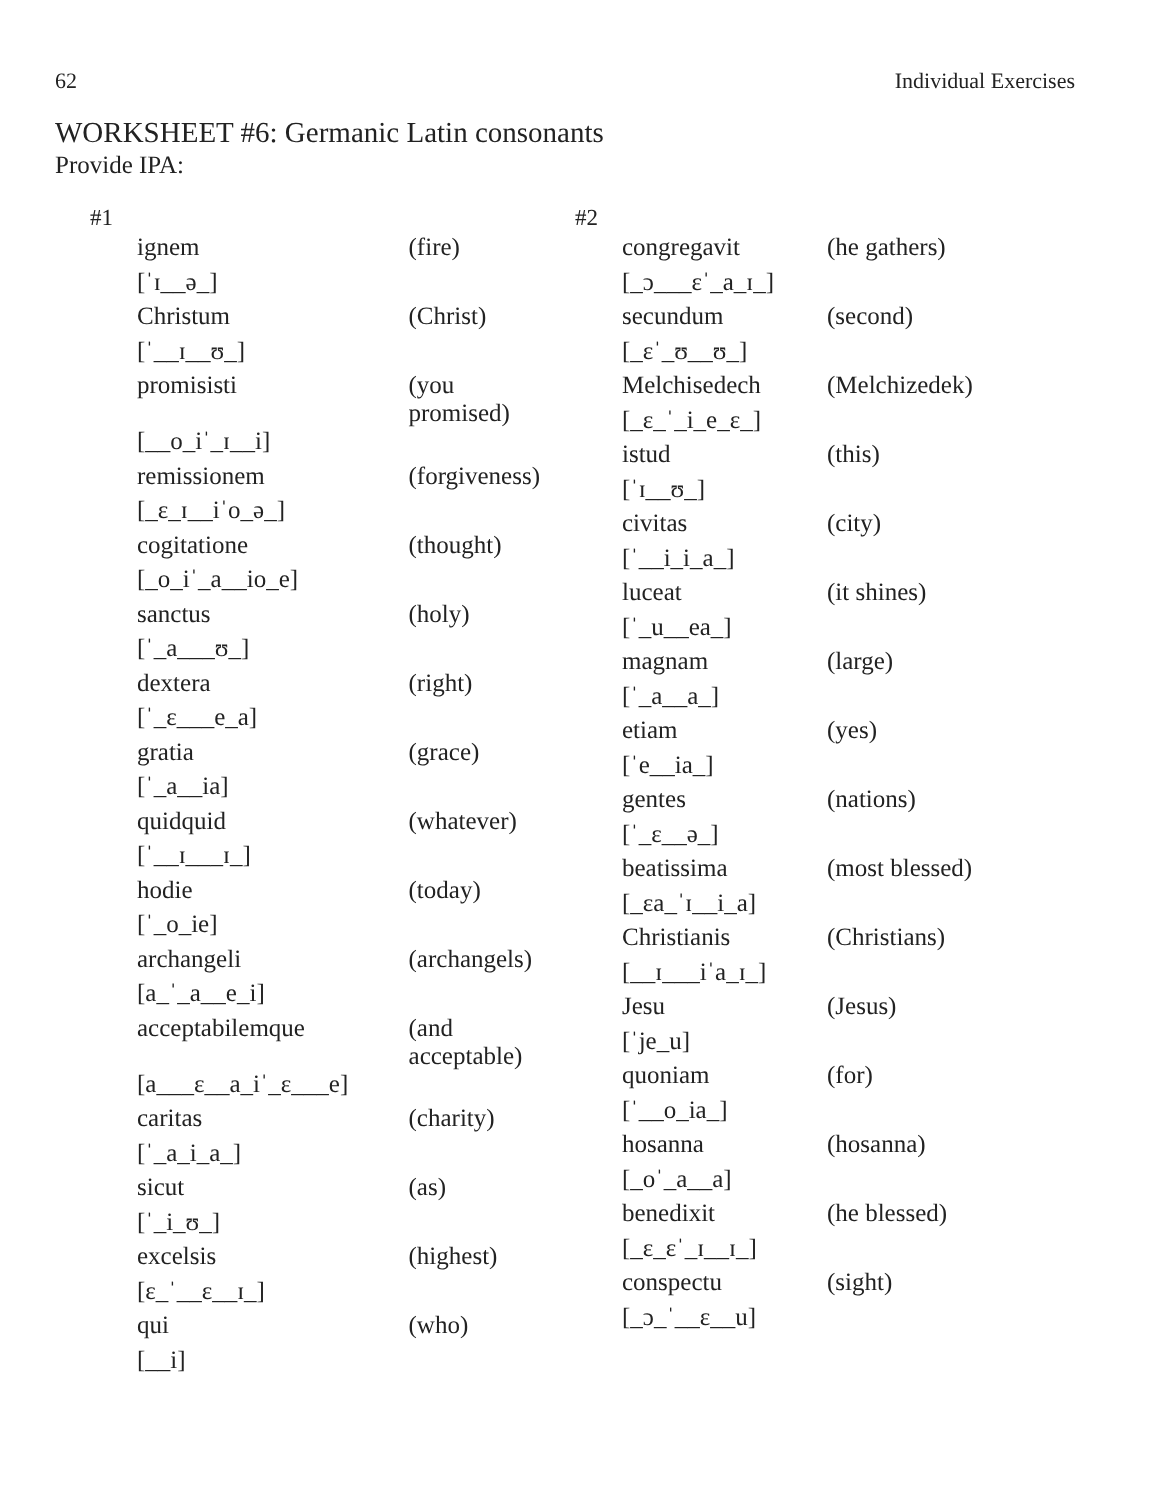62 Individual Exercises
WORKSHEET #6: Germanic Latin consonants
Provide IPA:
#1
| ignem | (fire) |
| [ˈɪ__ə_] | |
| Christum | (Christ) |
| [ˈ__ɪ__ʊ_] | |
| promisisti | (you promised) |
| [__o_iˈ_ɪ__i] | |
| remissionem | (forgiveness) |
| [_ɛ_ɪ__iˈo_ə_] | |
| cogitatione | (thought) |
| [_o_iˈ_a__io_e] | |
| sanctus | (holy) |
| [ˈ_a___ʊ_] | |
| dextera | (right) |
| [ˈ_ɛ___e_a] | |
| gratia | (grace) |
| [ˈ_a__ia] | |
| quidquid | (whatever) |
| [ˈ__ɪ___ɪ_] | |
| hodie | (today) |
| [ˈ_o_ie] | |
| archangeli | (archangels) |
| [a_ˈ_a__e_i] | |
| acceptabilemque | (and acceptable) |
| [a___ɛ__a_iˈ_ɛ___e] | |
| caritas | (charity) |
| [ˈ_a_i_a_] | |
| sicut | (as) |
| [ˈ_i_ʊ_] | |
| excelsis | (highest) |
| [ɛ_ˈ__ɛ__ɪ_] | |
| qui | (who) |
| [__i] | |
#2
| congregavit | (he gathers) |
| [_ɔ___ɛˈ_a_ɪ_] | |
| secundum | (second) |
| [_ɛˈ_ʊ__ʊ_] | |
| Melchisedech | (Melchizedek) |
| [_ɛ_ˈ_i_e_ɛ_] | |
| istud | (this) |
| [ˈɪ__ʊ_] | |
| civitas | (city) |
| [ˈ__i_i_a_] | |
| luceat | (it shines) |
| [ˈ_u__ea_] | |
| magnam | (large) |
| [ˈ_a__a_] | |
| etiam | (yes) |
| [ˈe__ia_] | |
| gentes | (nations) |
| [ˈ_ɛ__ə_] | |
| beatissima | (most blessed) |
| [_ɛa_ˈɪ__i_a] | |
| Christianis | (Christians) |
| [__ɪ___iˈa_ɪ_] | |
| Jesu | (Jesus) |
| [ˈje_u] | |
| quoniam | (for) |
| [ˈ__o_ia_] | |
| hosanna | (hosanna) |
| [_oˈ_a__a] | |
| benedixit | (he blessed) |
| [_ɛ_ɛˈ_ɪ__ɪ_] | |
| conspectu | (sight) |
| [_ɔ_ˈ__ɛ__u] | |